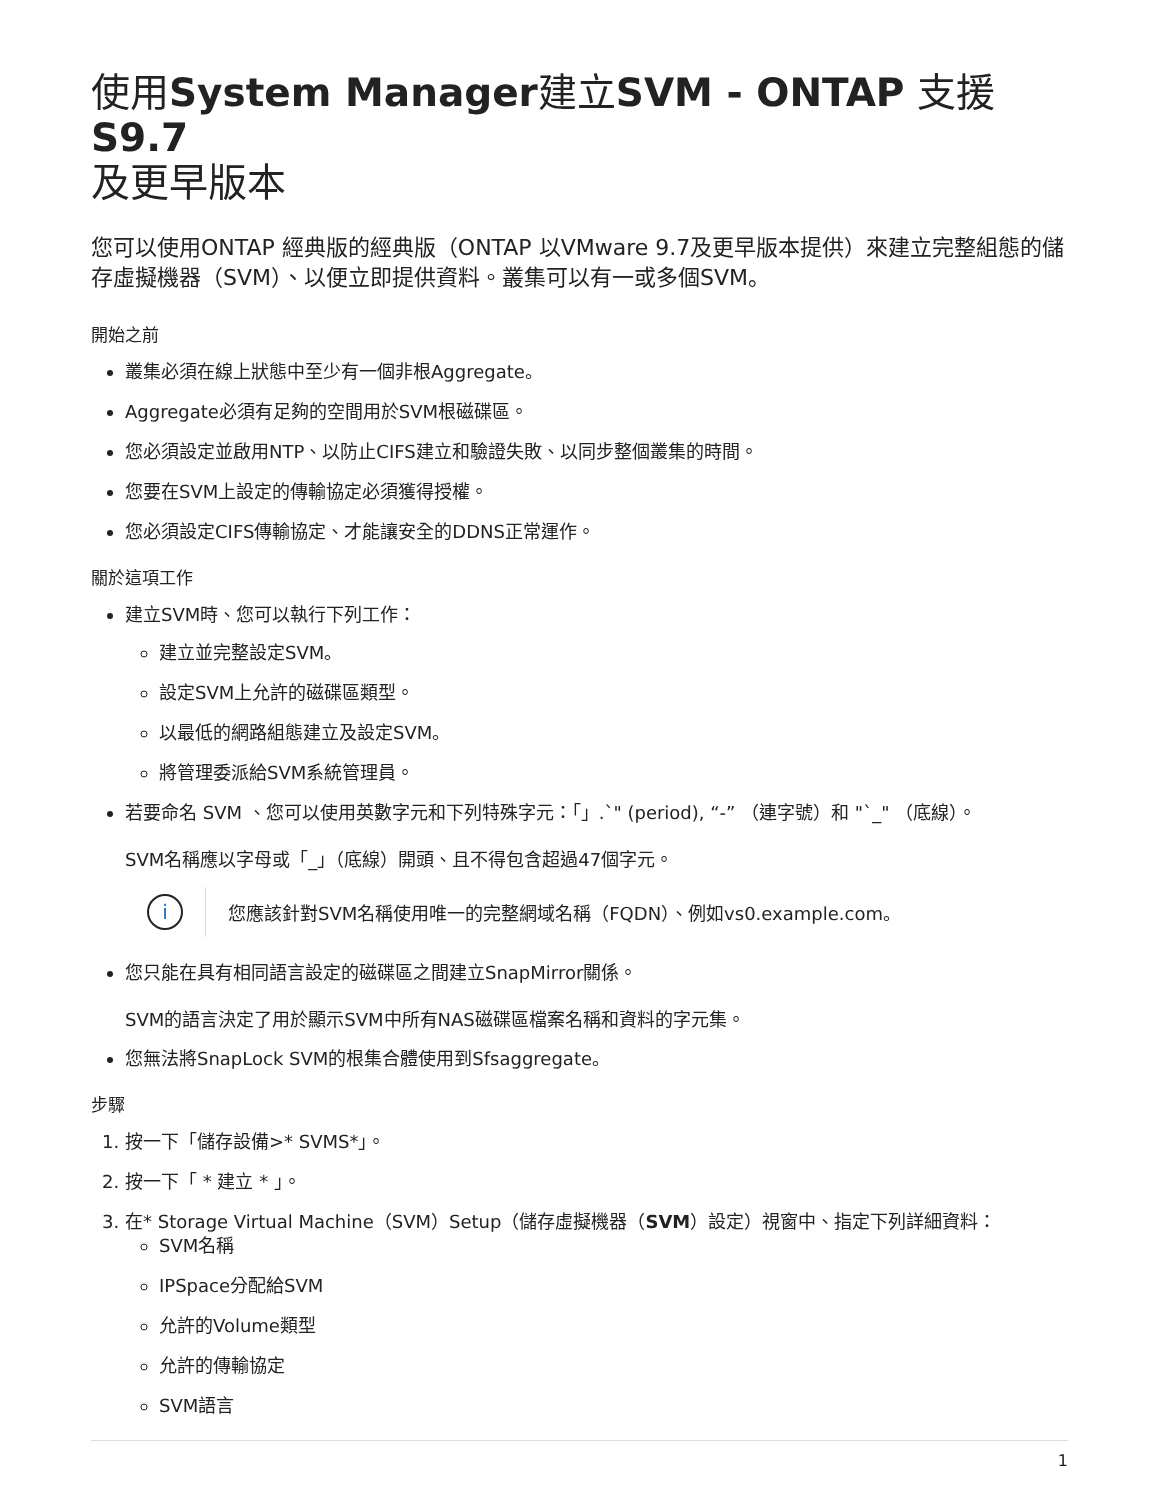使用System Manager建立SVM - ONTAP 支援S9.7
及更早版本
您可以使用ONTAP 經典版的經典版（ONTAP 以VMware 9.7及更早版本提供）來建立完整組態的儲存虛擬機器（SVM）、以便立即提供資料。叢集可以有一或多個SVM。
開始之前
叢集必須在線上狀態中至少有一個非根Aggregate。
Aggregate必須有足夠的空間用於SVM根磁碟區。
您必須設定並啟用NTP、以防止CIFS建立和驗證失敗、以同步整個叢集的時間。
您要在SVM上設定的傳輸協定必須獲得授權。
您必須設定CIFS傳輸協定、才能讓安全的DDNS正常運作。
關於這項工作
建立SVM時、您可以執行下列工作：
建立並完整設定SVM。
設定SVM上允許的磁碟區類型。
以最低的網路組態建立及設定SVM。
將管理委派給SVM系統管理員。
若要命名 SVM 、您可以使用英數字元和下列特殊字元：「」.`" (period), “-” （連字號）和 "`_" （底線）。
SVM名稱應以字母或「_」（底線）開頭、且不得包含超過47個字元。
i
您應該針對SVM名稱使用唯一的完整網域名稱（FQDN）、例如vs0.example.com。
您只能在具有相同語言設定的磁碟區之間建立SnapMirror關係。
SVM的語言決定了用於顯示SVM中所有NAS磁碟區檔案名稱和資料的字元集。
您無法將SnapLock SVM的根集合體使用到Sfsaggregate。
步驟
1. 按一下「儲存設備>* SVMS*」。
2. 按一下「 * 建立 * 」。
3. 在* Storage Virtual Machine（SVM）Setup（儲存虛擬機器（SVM）設定）視窗中、指定下列詳細資料：
SVM名稱
IPSpace分配給SVM
允許的Volume類型
允許的傳輸協定
SVM語言
1